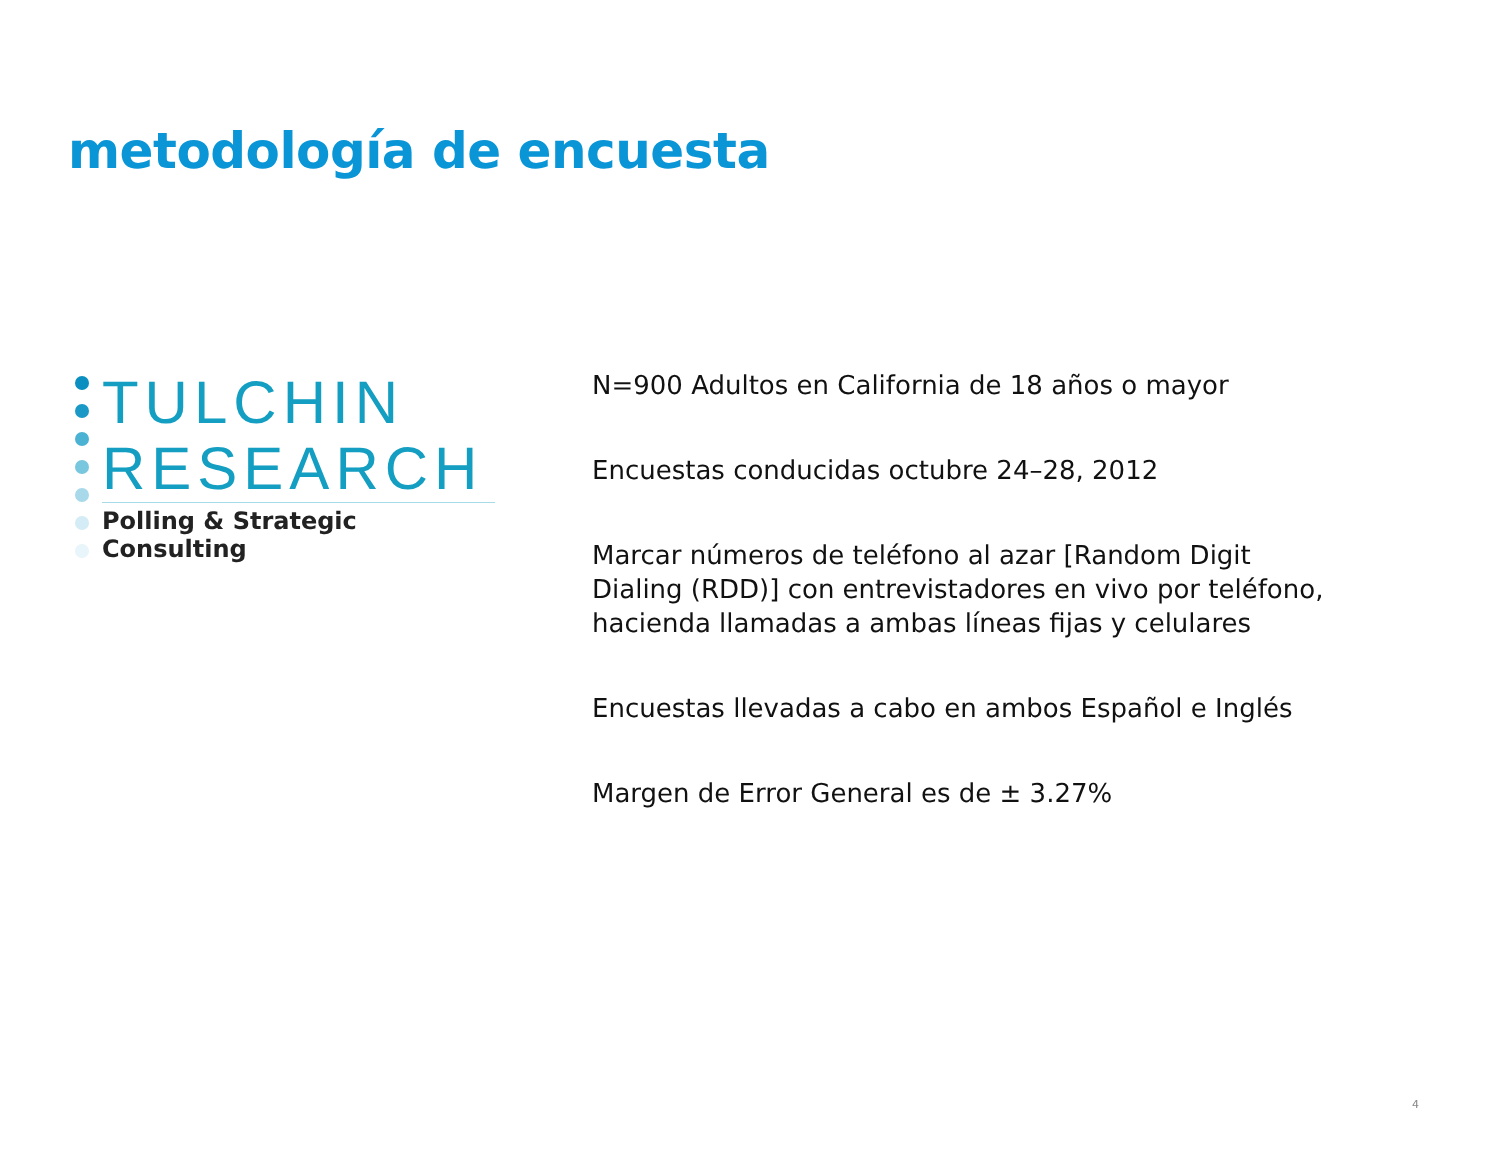metodología de encuesta
TULCHIN
RESEARCH
Polling & Strategic Consulting
N=900 Adultos en California de 18 años o mayor
Encuestas conducidas octubre 24–28, 2012
Marcar números de teléfono al azar [Random Digit Dialing (RDD)] con entrevistadores en vivo por teléfono, hacienda llamadas a ambas líneas fijas y celulares
Encuestas llevadas a cabo en ambos Español e Inglés
Margen de Error General es de ± 3.27%
4